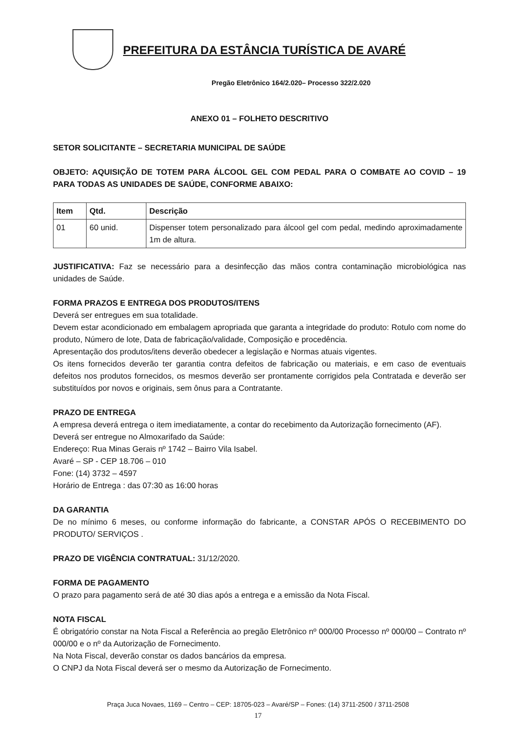PREFEITURA DA ESTÂNCIA TURÍSTICA DE AVARÉ
Pregão Eletrônico 164/2.020– Processo 322/2.020
ANEXO 01 – FOLHETO DESCRITIVO
SETOR SOLICITANTE – SECRETARIA MUNICIPAL DE SAÚDE
OBJETO: AQUISIÇÃO DE TOTEM PARA ÁLCOOL GEL COM PEDAL PARA O COMBATE AO COVID – 19 PARA TODAS AS UNIDADES DE SAÚDE, CONFORME ABAIXO:
| Item | Qtd. | Descrição |
| --- | --- | --- |
| 01 | 60 unid. | Dispenser totem personalizado para álcool gel com pedal, medindo aproximadamente 1m de altura. |
JUSTIFICATIVA: Faz se necessário para a desinfecção das mãos contra contaminação microbiológica nas unidades de Saúde.
FORMA PRAZOS E ENTREGA DOS PRODUTOS/ITENS
Deverá ser entregues em sua totalidade.
Devem estar acondicionado em embalagem apropriada que garanta a integridade do produto: Rotulo com nome do produto, Número de lote, Data de fabricação/validade, Composição e procedência.
Apresentação dos produtos/itens deverão obedecer a legislação e Normas atuais vigentes.
Os itens fornecidos deverão ter garantia contra defeitos de fabricação ou materiais, e em caso de eventuais defeitos nos produtos fornecidos, os mesmos deverão ser prontamente corrigidos pela Contratada e deverão ser substituídos por novos e originais, sem ônus para a Contratante.
PRAZO DE ENTREGA
A empresa deverá entrega o item imediatamente, a contar do recebimento da Autorização fornecimento (AF).
Deverá ser entregue no Almoxarifado da Saúde:
Endereço: Rua Minas Gerais nº 1742 – Bairro Vila Isabel.
Avaré – SP - CEP 18.706 – 010
Fone: (14) 3732 – 4597
Horário de Entrega : das 07:30 as 16:00 horas
DA GARANTIA
De no mínimo 6 meses, ou conforme informação do fabricante, a CONSTAR APÓS O RECEBIMENTO DO PRODUTO/ SERVIÇOS .
PRAZO DE VIGÊNCIA CONTRATUAL: 31/12/2020.
FORMA DE PAGAMENTO
O prazo para pagamento será de até 30 dias após a entrega e a emissão da Nota Fiscal.
NOTA FISCAL
É obrigatório constar na Nota Fiscal a Referência ao pregão Eletrônico nº 000/00 Processo nº 000/00 – Contrato nº 000/00 e o nº da Autorização de Fornecimento.
Na Nota Fiscal, deverão constar os dados bancários da empresa.
O CNPJ da Nota Fiscal deverá ser o mesmo da Autorização de Fornecimento.
Praça Juca Novaes, 1169 – Centro – CEP: 18705-023 – Avaré/SP – Fones: (14) 3711-2500 / 3711-2508
17